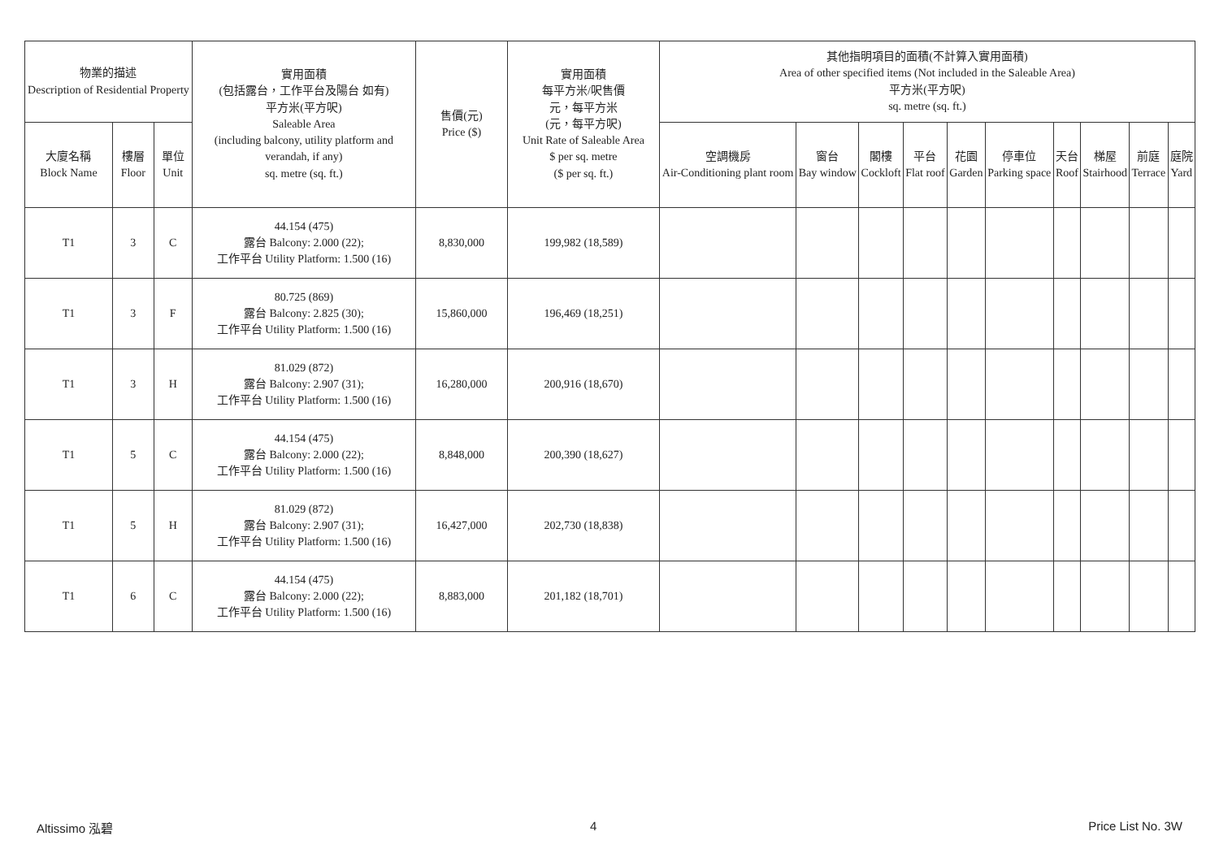| 物業的描述 Description of Residential Property | | | 實用面積 (包括露台，工作平台及陽台 如有) 平方米(平方呎) Saleable Area (including balcony, utility platform and verandah, if any) sq. metre (sq. ft.) | 售價(元) Price ($) | 實用面積 每平方米/呎售價 元，每平方米 (元，每平方呎) Unit Rate of Saleable Area $ per sq. metre ($ per sq. ft.) | 其他指明項目的面積(不計算入實用面積) Area of other specified items (Not included in the Saleable Area) 平方米(平方呎) sq. metre (sq. ft.) | | | | | | | | | |
| --- | --- | --- | --- | --- | --- | --- | --- | --- | --- | --- | --- | --- | --- | --- | --- |
| 大廈名稱 Block Name | 樓層 Floor | 單位 Unit | | | | 空調機房 Air-Conditioning plant room | 窗台 Bay window | 閣樓 Cockloft | 平台 Flat roof | 花園 Garden | 停車位 Parking space | 天台 Roof | 梯屋 Stairhood | 前庭 Terrace | 庭院 Yard |
| T1 | 3 | C | 44.154 (475) 露台 Balcony: 2.000 (22); 工作平台 Utility Platform: 1.500 (16) | 8,830,000 | 199,982 (18,589) | | | | | | | | | | |
| T1 | 3 | F | 80.725 (869) 露台 Balcony: 2.825 (30); 工作平台 Utility Platform: 1.500 (16) | 15,860,000 | 196,469 (18,251) | | | | | | | | | | |
| T1 | 3 | H | 81.029 (872) 露台 Balcony: 2.907 (31); 工作平台 Utility Platform: 1.500 (16) | 16,280,000 | 200,916 (18,670) | | | | | | | | | | |
| T1 | 5 | C | 44.154 (475) 露台 Balcony: 2.000 (22); 工作平台 Utility Platform: 1.500 (16) | 8,848,000 | 200,390 (18,627) | | | | | | | | | | |
| T1 | 5 | H | 81.029 (872) 露台 Balcony: 2.907 (31); 工作平台 Utility Platform: 1.500 (16) | 16,427,000 | 202,730 (18,838) | | | | | | | | | | |
| T1 | 6 | C | 44.154 (475) 露台 Balcony: 2.000 (22); 工作平台 Utility Platform: 1.500 (16) | 8,883,000 | 201,182 (18,701) | | | | | | | | | | |
Altissimo 泓碧 4 Price List No. 3W